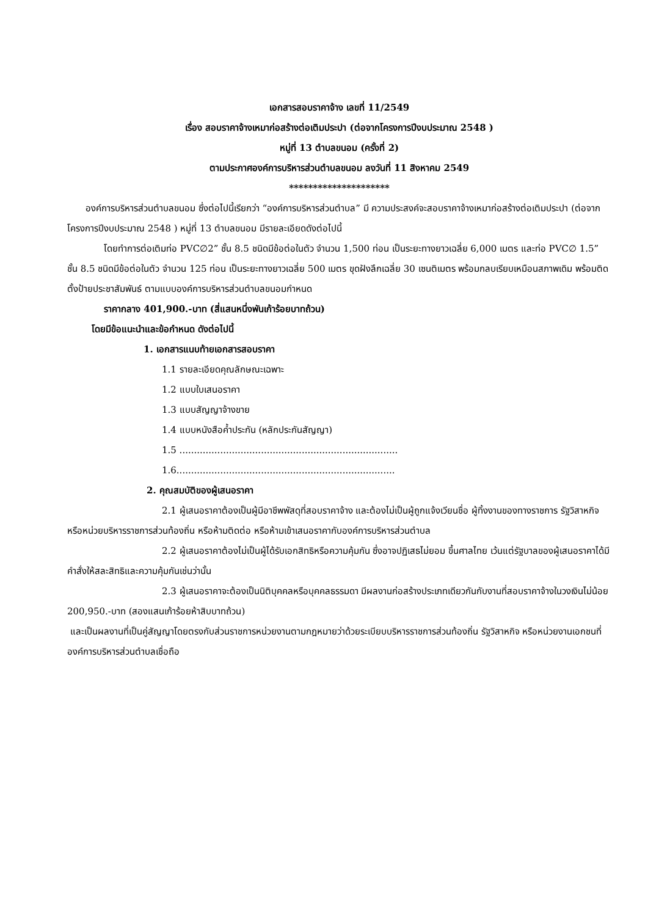เอกสารสอบราคาจ้าง เลขที่ 11/2549
เรื่อง สอบราคาจ้างเหมาก่อสร้างต่อเติมประปา (ต่อจากโครงการปีงบประมาณ 2548 )
หมู่ที่ 13 ตำบลขนอม (ครั้งที่ 2)
ตามประกาศองค์การบริหารส่วนตำบลขนอม ลงวันที่ 11 สิงหาคม 2549
*********************
องค์การบริหารส่วนตำบลขนอม ซึ่งต่อไปนี้เรียกว่า “องค์การบริหารส่วนตำบล” มี ความประสงค์จะสอบราคาจ้างเหมาก่อสร้างต่อเติมประปา (ต่อจากโครงการปีงบประมาณ 2548 ) หมู่ที่ 13 ตำบลขนอม มีรายละเอียดดังต่อไปนี้
โดยทำการต่อเติมท่อ PVC∅2” ชั้น 8.5 ชนิดมีข้อต่อในตัว จำนวน 1,500 ท่อน เป็นระยะทางยาวเฉลี่ย 6,000 เมตร และท่อ PVC∅ 1.5” ชั้น 8.5 ชนิดมีข้อต่อในตัว จำนวน 125 ท่อน เป็นระยะทางยาวเฉลี่ย 500 เมตร ขุดฝังลึกเฉลี่ย 30 เซนติเมตร พร้อมกลบเรียบเหมือนสภาพเดิม พร้อมติดตั้งป้ายประชาสัมพันธ์ ตามแบบองค์การบริหารส่วนตำบลขนอมกำหนด
ราคากลาง 401,900.-บาท (สี่แสนหนึ่งพันเก้าร้อยบาทถ้วน)
โดยมีข้อแนะนำและข้อกำหนด ดังต่อไปนี้
1. เอกสารแนบท้ายเอกสารสอบราคา
1.1 รายละเอียดคุณลักษณะเฉพาะ
1.2 แบบใบเสนอราคา
1.3 แบบสัญญาจ้างขาย
1.4 แบบหนังสือค้ำประกัน (หลักประกันสัญญา)
1.5 ...........................................................................
1.6...........................................................................
2. คุณสมบัติของผู้เสนอราคา
2.1 ผู้เสนอราคาต้องเป็นผู้มีอาชีพพัสดุที่สอบราคาจ้าง และต้องไม่เป็นผู้ถูกแจ้งเวียนชื่อ ผู้ทิ้งงานของทางราชการ รัฐวิสาหกิจ หรือหน่วยบริหารราชการส่วนท้องถิ่น หรือห้ามติดต่อ หรือห้ามเข้าเสนอราคากับองค์การบริหารส่วนตำบล
2.2 ผู้เสนอราคาต้องไม่เป็นผู้ได้รับเอกสิทธิหรือความคุ้มกัน ซึ่งอาจปฏิเสธไม่ยอม ขึ้นศาลไทย เว้นแต่รัฐบาลของผู้เสนอราคาได้มีคำสั่งให้สละสิทธิและความคุ้มกันเช่นว่านั้น
2.3 ผู้เสนอราคาจะต้องเป็นนิติบุคคลหรือบุคคลธรรมดา มีผลงานก่อสร้างประเภทเดียวกันกับงานที่สอบราคาจ้างในวงเงินไม่น้อย 200,950.-บาท (สองแสนเก้าร้อยห้าสิบบาทถ้วน)
และเป็นผลงานที่เป็นคู่สัญญาโดยตรงกับส่วนราชการหน่วยงานตามกฎหมายว่าด้วยระเบียบบริหารราชการส่วนท้องถิ่น รัฐวิสาหกิจ หรือหน่วยงานเอกชนที่องค์การบริหารส่วนตำบลเชื่อถือ